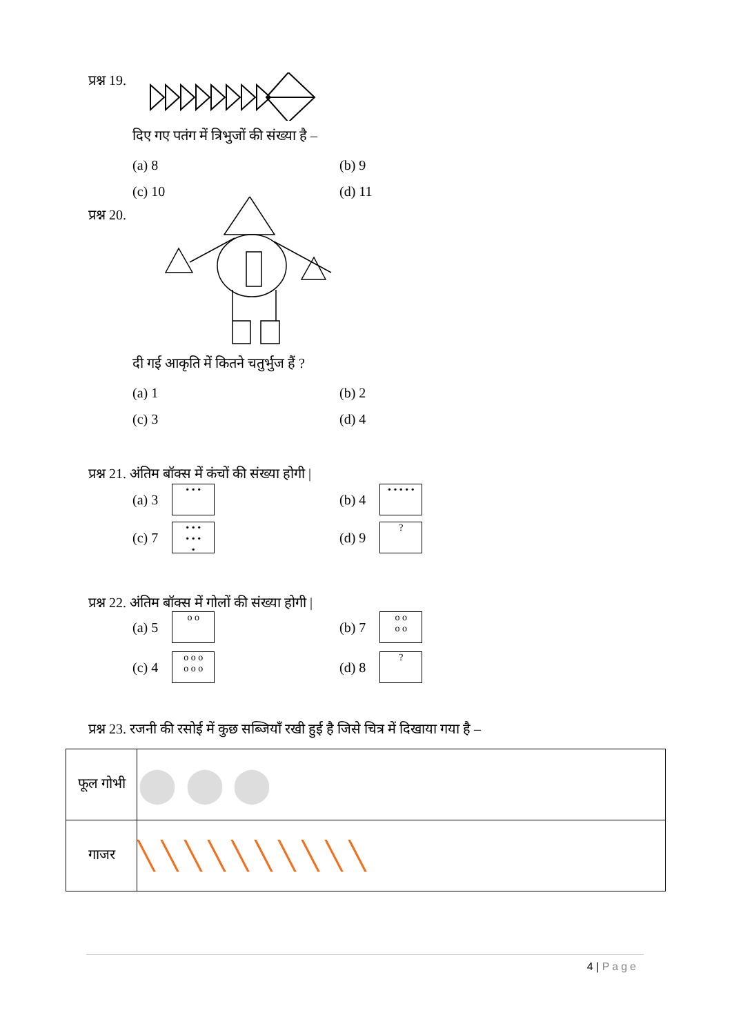प्रश्न 19.
दिए गए पतंग में त्रिभुजों की संख्या है –
(a) 8 (b) 9
(c) 10 (d) 11
प्रश्न 20.
दी गई आकृति में कितने चतुर्भुज हैं ?
(a) 1 (b) 2
(c) 3 (d) 4
प्रश्न 21. अंतिम बॉक्स में कंचों की संख्या होगी |
(a) 3 • • •
(b) 4 • • • • •
(c) 7 • • •
• • •
•
(d) 9 ?
प्रश्न 22. अंतिम बॉक्स में गोलों की संख्या होगी |
(a) 5 o o
(b) 7 o o
o o
(c) 4 o o o
o o o
(d) 8 ?
प्रश्न 23. रजनी की रसोई में कुछ सब्जियाँ रखी हुई है जिसे चित्र में दिखाया गया है –
| फूल गोभी | ⬤ ⬤ ⬤ |
| गाजर | ╲ ╲ ╲ ╲ ╲ ╲ ╲ ╲ ╲ ╲ |
4 | Page